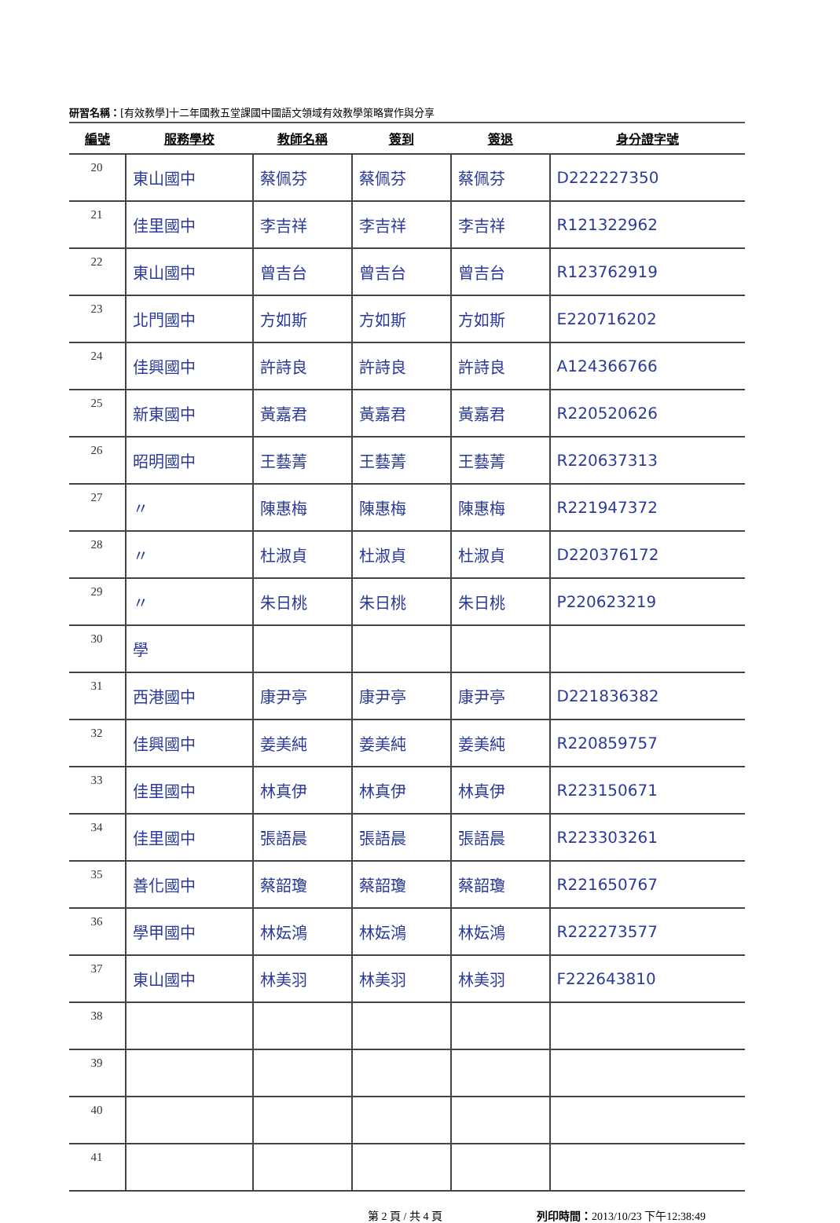研習名稱：[有效教學]十二年國教五堂課國中國語文領域有效教學策略實作與分享
| 編號 | 服務學校 | 教師名稱 | 簽到 | 簽退 | 身分證字號 |
| --- | --- | --- | --- | --- | --- |
| 20 | 東山國中 | 蔡佩芬 | 蔡佩芬 | 蔡佩芬 | D222227350 |
| 21 | 佳里國中 | 李吉祥 | 李吉祥 | 李吉祥 | R121322962 |
| 22 | 東山國中 | 曾吉台 | 曾吉台 | 曾吉台 | R123762919 |
| 23 | 北門國中 | 方如斯 | 方如斯 | 方如斯 | E220716202 |
| 24 | 佳興國中 | 許詩良 | 許詩良 | 許詩良 | A124366766 |
| 25 | 新東國中 | 黃嘉君 | 黃嘉君 | 黃嘉君 | R220520626 |
| 26 | 昭明國中 | 王藝菁 | 王藝菁 | 王藝菁 | R220637313 |
| 27 | 〃 | 陳惠梅 | 陳惠梅 | 陳惠梅 | R221947372 |
| 28 | 〃 | 杜淑貞 | 杜淑貞 | 杜淑貞 | D220376172 |
| 29 | 〃 | 朱日桃 | 朱日桃 | 朱日桃 | P220623219 |
| 30 | 學 | | | | |
| 31 | 西港國中 | 康尹亭 | 康尹亭 | 康尹亭 | D221836382 |
| 32 | 佳興國中 | 姜美純 | 姜美純 | 姜美純 | R220859757 |
| 33 | 佳里國中 | 林真伊 | 林真伊 | 林真伊 | R223150671 |
| 34 | 佳里國中 | 張語晨 | 張語晨 | 張語晨 | R223303261 |
| 35 | 善化國中 | 蔡韶瓊 | 蔡韶瓊 | 蔡韶瓊 | R221650767 |
| 36 | 學甲國中 | 林妘鴻 | 林妘鴻 | 林妘鴻 | R222273577 |
| 37 | 東山國中 | 林美羽 | 林美羽 | 林美羽 | F222643810 |
| 38 | | | | | |
| 39 | | | | | |
| 40 | | | | | |
| 41 | | | | | |
第 2 頁 / 共 4 頁 列印時間：2013/10/23 下午12:38:49